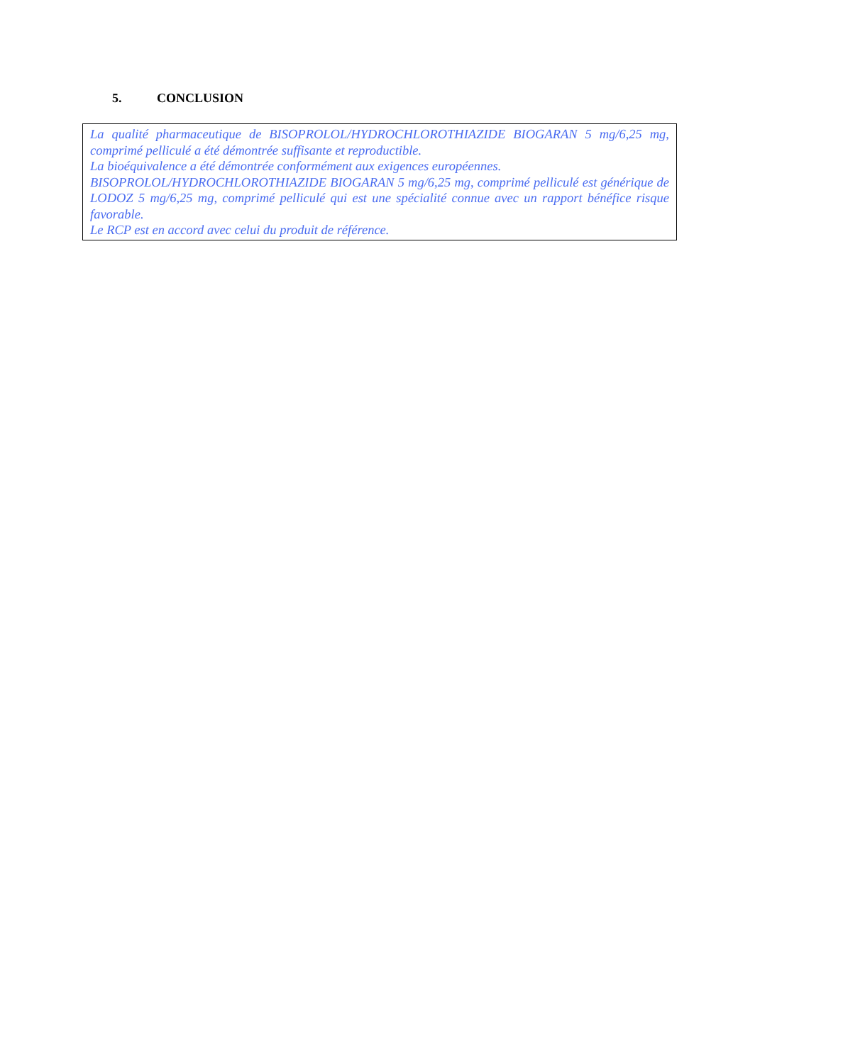5. CONCLUSION
La qualité pharmaceutique de BISOPROLOL/HYDROCHLOROTHIAZIDE BIOGARAN 5 mg/6,25 mg, comprimé pelliculé a été démontrée suffisante et reproductible.
La bioéquivalence a été démontrée conformément aux exigences européennes.
BISOPROLOL/HYDROCHLOROTHIAZIDE BIOGARAN 5 mg/6,25 mg, comprimé pelliculé est générique de LODOZ 5 mg/6,25 mg, comprimé pelliculé qui est une spécialité connue avec un rapport bénéfice risque favorable.
Le RCP est en accord avec celui du produit de référence.